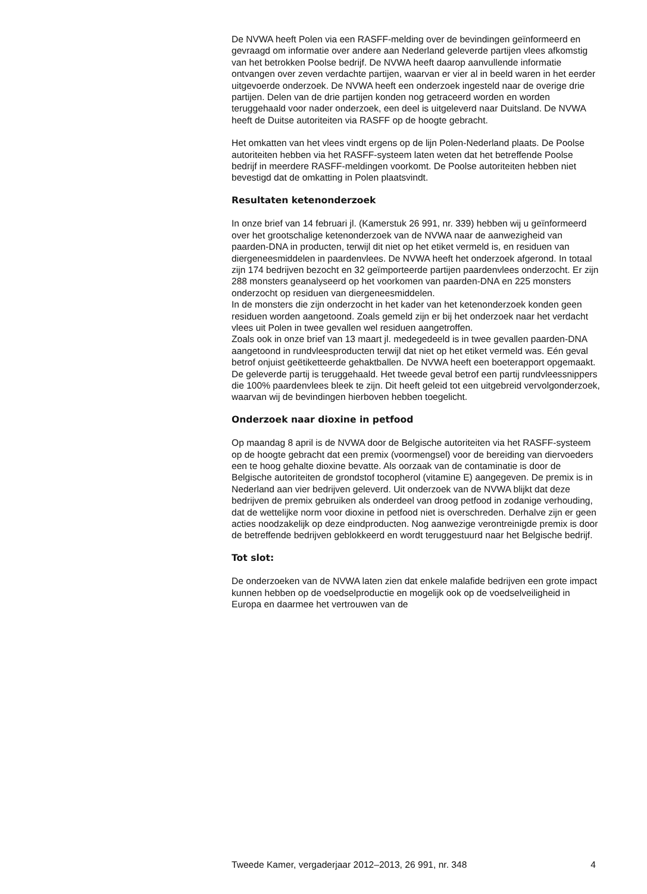De NVWA heeft Polen via een RASFF-melding over de bevindingen geïnformeerd en gevraagd om informatie over andere aan Nederland geleverde partijen vlees afkomstig van het betrokken Poolse bedrijf. De NVWA heeft daarop aanvullende informatie ontvangen over zeven verdachte partijen, waarvan er vier al in beeld waren in het eerder uitgevoerde onderzoek. De NVWA heeft een onderzoek ingesteld naar de overige drie partijen. Delen van de drie partijen konden nog getraceerd worden en worden teruggehaald voor nader onderzoek, een deel is uitgeleverd naar Duitsland. De NVWA heeft de Duitse autoriteiten via RASFF op de hoogte gebracht.
Het omkatten van het vlees vindt ergens op de lijn Polen-Nederland plaats. De Poolse autoriteiten hebben via het RASFF-systeem laten weten dat het betreffende Poolse bedrijf in meerdere RASFF-meldingen voorkomt. De Poolse autoriteiten hebben niet bevestigd dat de omkatting in Polen plaatsvindt.
Resultaten ketenonderzoek
In onze brief van 14 februari jl. (Kamerstuk 26 991, nr. 339) hebben wij u geïnformeerd over het grootschalige ketenonderzoek van de NVWA naar de aanwezigheid van paarden-DNA in producten, terwijl dit niet op het etiket vermeld is, en residuen van diergeneesmiddelen in paardenvlees. De NVWA heeft het onderzoek afgerond. In totaal zijn 174 bedrijven bezocht en 32 geïmporteerde partijen paardenvlees onderzocht. Er zijn 288 monsters geanalyseerd op het voorkomen van paarden-DNA en 225 monsters onderzocht op residuen van diergeneesmiddelen.
In de monsters die zijn onderzocht in het kader van het ketenonderzoek konden geen residuen worden aangetoond. Zoals gemeld zijn er bij het onderzoek naar het verdacht vlees uit Polen in twee gevallen wel residuen aangetroffen.
Zoals ook in onze brief van 13 maart jl. medegedeeld is in twee gevallen paarden-DNA aangetoond in rundvleesproducten terwijl dat niet op het etiket vermeld was. Eén geval betrof onjuist geëtiketteerde gehaktballen. De NVWA heeft een boeterapport opgemaakt. De geleverde partij is teruggehaald. Het tweede geval betrof een partij rundvleessnippers die 100% paardenvlees bleek te zijn. Dit heeft geleid tot een uitgebreid vervolgonderzoek, waarvan wij de bevindingen hierboven hebben toegelicht.
Onderzoek naar dioxine in petfood
Op maandag 8 april is de NVWA door de Belgische autoriteiten via het RASFF-systeem op de hoogte gebracht dat een premix (voormengsel) voor de bereiding van diervoeders een te hoog gehalte dioxine bevatte. Als oorzaak van de contaminatie is door de Belgische autoriteiten de grondstof tocopherol (vitamine E) aangegeven. De premix is in Nederland aan vier bedrijven geleverd. Uit onderzoek van de NVWA blijkt dat deze bedrijven de premix gebruiken als onderdeel van droog petfood in zodanige verhouding, dat de wettelijke norm voor dioxine in petfood niet is overschreden. Derhalve zijn er geen acties noodzakelijk op deze eindproducten. Nog aanwezige verontreinigde premix is door de betreffende bedrijven geblokkeerd en wordt teruggestuurd naar het Belgische bedrijf.
Tot slot:
De onderzoeken van de NVWA laten zien dat enkele malafide bedrijven een grote impact kunnen hebben op de voedselproductie en mogelijk ook op de voedselveiligheid in Europa en daarmee het vertrouwen van de
Tweede Kamer, vergaderjaar 2012–2013, 26 991, nr. 348 4